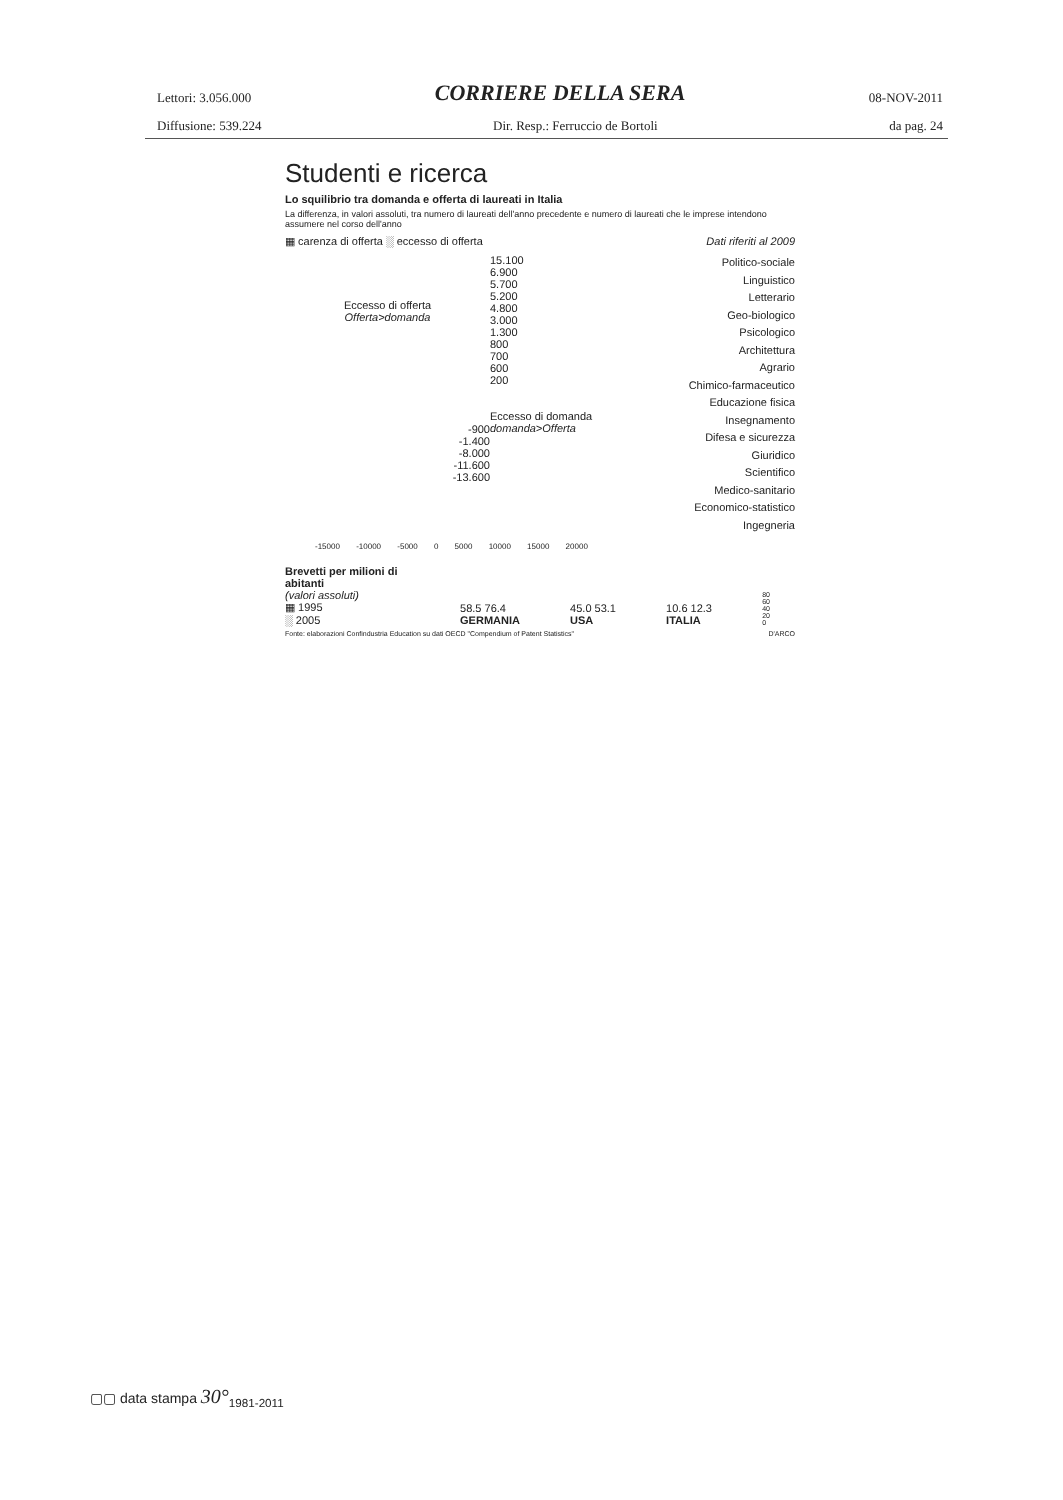Lettori: 3.056.000 CORRIERE DELLA SERA 08-NOV-2011
Diffusione: 539.224 Dir. Resp.: Ferruccio de Bortoli da pag. 24
Studenti e ricerca
Lo squilibrio tra domanda e offerta di laureati in Italia
La differenza, in valori assoluti, tra numero di laureati dell'anno precedente e numero di laureati che le imprese intendono assumere nel corso dell'anno
▦ carenza di offerta ░ eccesso di offerta Dati riferiti al 2009
Eccesso di offerta
Offerta>domanda
-900
-1.400
-8.000
-11.600
-13.600
15.100
6.900
5.700
5.200
4.800
3.000
1.300
800
700
600
200
Eccesso di domanda
domanda>Offerta
Politico-sociale
Linguistico
Letterario
Geo-biologico
Psicologico
Architettura
Agrario
Chimico-farmaceutico
Educazione fisica
Insegnamento
Difesa e sicurezza
Giuridico
Scientifico
Medico-sanitario
Economico-statistico
Ingegneria
-15000 -10000 -5000 0 5000 10000 15000 20000
Brevetti per milioni di abitanti
(valori assoluti)
▦ 1995
░ 2005
58.5 76.4
GERMANIA
45.0 53.1
USA
10.6 12.3
ITALIA
80
60
40
20
0
Fonte: elaborazioni Confindustria Education su dati OECD "Compendium of Patent Statistics" D'ARCO
▢▢ data stampa 30°<sub>1981-2011</sub>